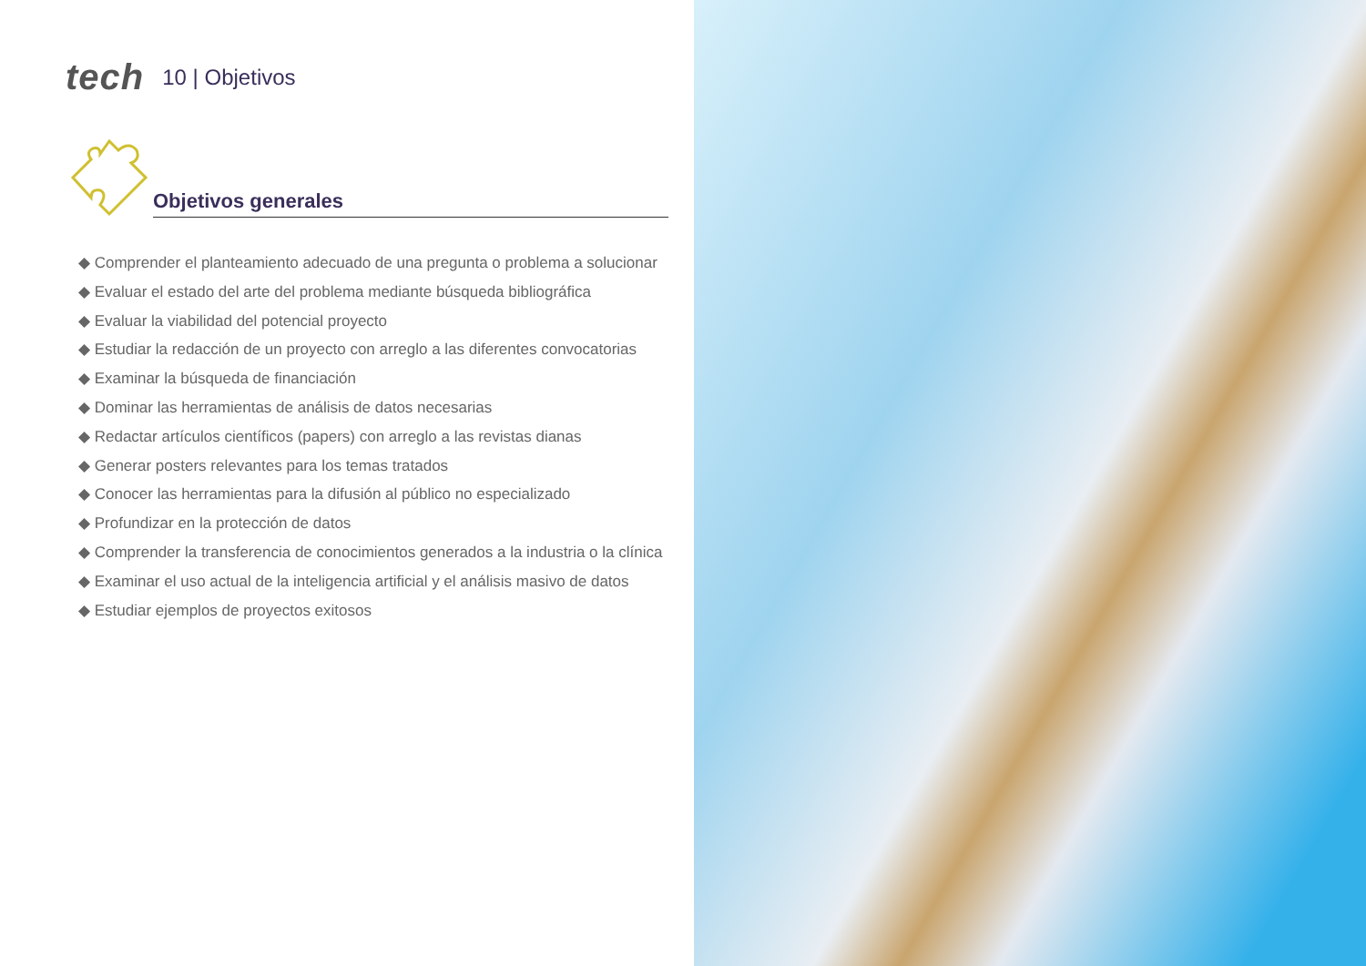tech 10 | Objetivos
Objetivos generales
◆ Comprender el planteamiento adecuado de una pregunta o problema a solucionar
◆ Evaluar el estado del arte del problema mediante búsqueda bibliográfica
◆ Evaluar la viabilidad del potencial proyecto
◆ Estudiar la redacción de un proyecto con arreglo a las diferentes convocatorias
◆ Examinar la búsqueda de financiación
◆ Dominar las herramientas de análisis de datos necesarias
◆ Redactar artículos científicos (papers) con arreglo a las revistas dianas
◆ Generar posters relevantes para los temas tratados
◆ Conocer las herramientas para la difusión al público no especializado
◆ Profundizar en la protección de datos
◆ Comprender la transferencia de conocimientos generados a la industria o la clínica
◆ Examinar el uso actual de la inteligencia artificial y el análisis masivo de datos
◆ Estudiar ejemplos de proyectos exitosos